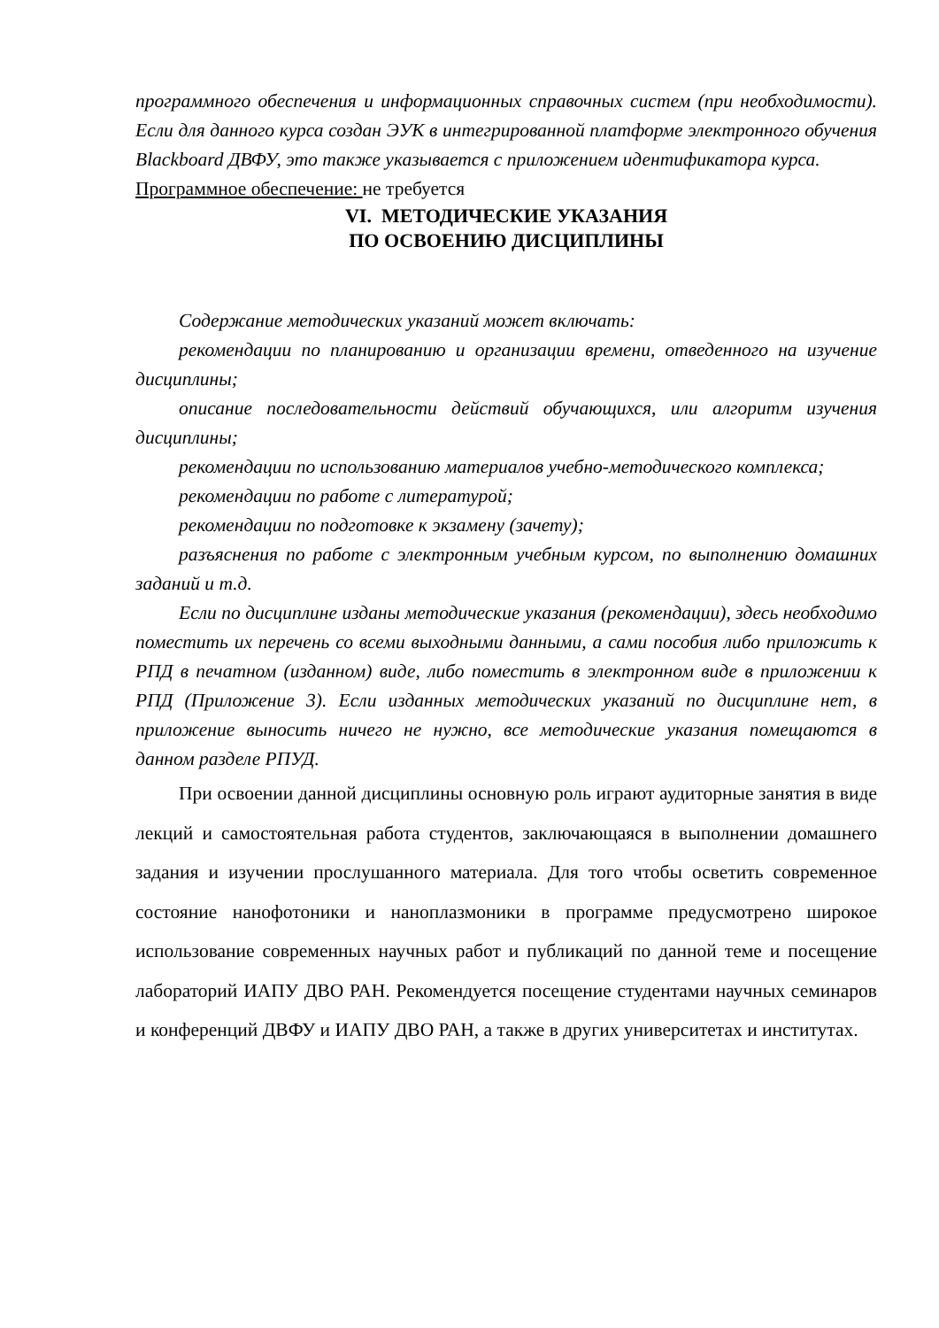программного обеспечения и информационных справочных систем (при необходимости). Если для данного курса создан ЭУК в интегрированной платформе электронного обучения Blackboard ДВФУ, это также указывается с приложением идентификатора курса.
Программное обеспечение: не требуется
VI. МЕТОДИЧЕСКИЕ УКАЗАНИЯ
ПО ОСВОЕНИЮ ДИСЦИПЛИНЫ
Содержание методических указаний может включать:
рекомендации по планированию и организации времени, отведенного на изучение дисциплины;
описание последовательности действий обучающихся, или алгоритм изучения дисциплины;
рекомендации по использованию материалов учебно-методического комплекса;
рекомендации по работе с литературой;
рекомендации по подготовке к экзамену (зачету);
разъяснения по работе с электронным учебным курсом, по выполнению домашних заданий и т.д.
Если по дисциплине изданы методические указания (рекомендации), здесь необходимо поместить их перечень со всеми выходными данными, а сами пособия либо приложить к РПД в печатном (изданном) виде, либо поместить в электронном виде в приложении к РПД (Приложение 3). Если изданных методических указаний по дисциплине нет, в приложение выносить ничего не нужно, все методические указания помещаются в данном разделе РПУД.
При освоении данной дисциплины основную роль играют аудиторные занятия в виде лекций и самостоятельная работа студентов, заключающаяся в выполнении домашнего задания и изучении прослушанного материала. Для того чтобы осветить современное состояние нанофотоники и наноплазмоники в программе предусмотрено широкое использование современных научных работ и публикаций по данной теме и посещение лабораторий ИАПУ ДВО РАН. Рекомендуется посещение студентами научных семинаров и конференций ДВФУ и ИАПУ ДВО РАН, а также в других университетах и институтах.